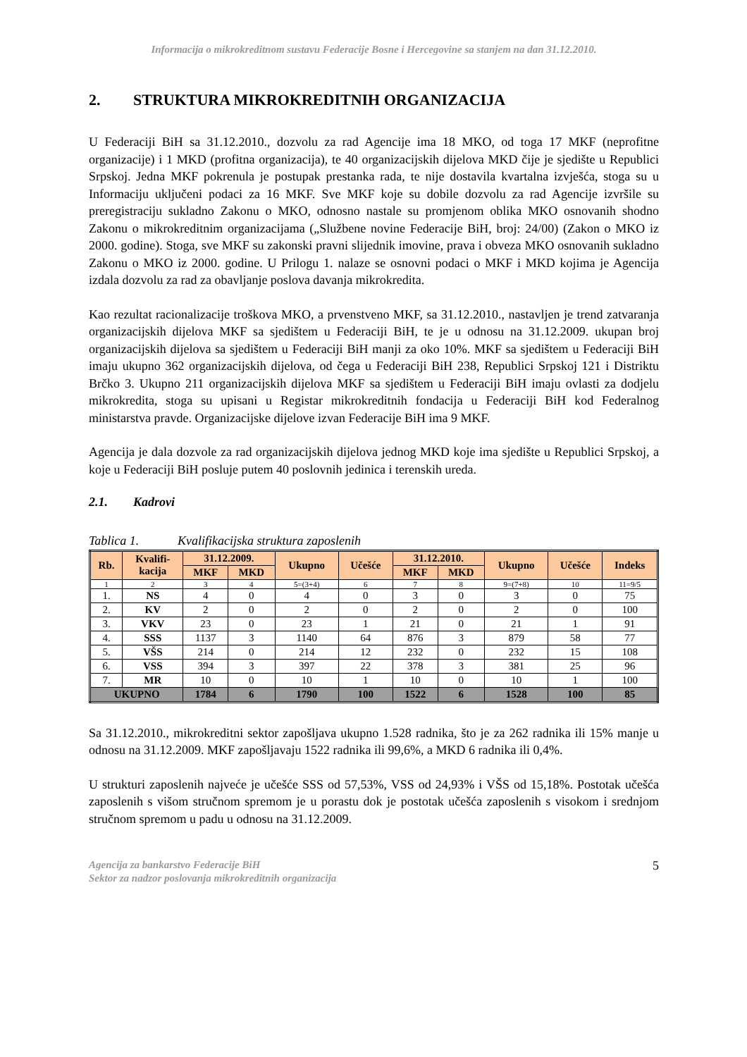Informacija o mikrokreditnom sustavu Federacije Bosne i Hercegovine sa stanjem na dan 31.12.2010.
2. STRUKTURA MIKROKREDITNIH ORGANIZACIJA
U Federaciji BiH sa 31.12.2010., dozvolu za rad Agencije ima 18 MKO, od toga 17 MKF (neprofitne organizacije) i 1 MKD (profitna organizacija), te 40 organizacijskih dijelova MKD čije je sjedište u Republici Srpskoj. Jedna MKF pokrenula je postupak prestanka rada, te nije dostavila kvartalna izvješća, stoga su u Informaciju uključeni podaci za 16 MKF. Sve MKF koje su dobile dozvolu za rad Agencije izvršile su preregistraciju sukladno Zakonu o MKO, odnosno nastale su promjenom oblika MKO osnovanih shodno Zakonu o mikrokreditnim organizacijama („Službene novine Federacije BiH, broj: 24/00) (Zakon o MKO iz 2000. godine). Stoga, sve MKF su zakonski pravni slijednik imovine, prava i obveza MKO osnovanih sukladno Zakonu o MKO iz 2000. godine. U Prilogu 1. nalaze se osnovni podaci o MKF i MKD kojima je Agencija izdala dozvolu za rad za obavljanje poslova davanja mikrokredita.
Kao rezultat racionalizacije troškova MKO, a prvenstveno MKF, sa 31.12.2010., nastavljen je trend zatvaranja organizacijskih dijelova MKF sa sjedištem u Federaciji BiH, te je u odnosu na 31.12.2009. ukupan broj organizacijskih dijelova sa sjedištem u Federaciji BiH manji za oko 10%. MKF sa sjedištem u Federaciji BiH imaju ukupno 362 organizacijskih dijelova, od čega u Federaciji BiH 238, Republici Srpskoj 121 i Distriktu Brčko 3. Ukupno 211 organizacijskih dijelova MKF sa sjedištem u Federaciji BiH imaju ovlasti za dodjelu mikrokredita, stoga su upisani u Registar mikrokreditnih fondacija u Federaciji BiH kod Federalnog ministarstva pravde. Organizacijske dijelove izvan Federacije BiH ima 9 MKF.
Agencija je dala dozvole za rad organizacijskih dijelova jednog MKD koje ima sjedište u Republici Srpskoj, a koje u Federaciji BiH posluje putem 40 poslovnih jedinica i terenskih ureda.
2.1. Kadrovi
Tablica 1. Kvalifikacijska struktura zaposlenih
| Rb. | Kvalifi- kacija | 31.12.2009. | | Ukupno | Učešće | 31.12.2010. | | Ukupno | Učešće | Indeks |
| --- | --- | --- | --- | --- | --- | --- | --- | --- | --- | --- |
| | | MKF | MKD | | | MKF | MKD | | | |
| 1 | 2 | 3 | 4 | 5=(3+4) | 6 | 7 | 8 | 9=(7+8) | 10 | 11=9/5 |
| 1. | NS | 4 | 0 | 4 | 0 | 3 | 0 | 3 | 0 | 75 |
| 2. | KV | 2 | 0 | 2 | 0 | 2 | 0 | 2 | 0 | 100 |
| 3. | VKV | 23 | 0 | 23 | 1 | 21 | 0 | 21 | 1 | 91 |
| 4. | SSS | 1137 | 3 | 1140 | 64 | 876 | 3 | 879 | 58 | 77 |
| 5. | VŠS | 214 | 0 | 214 | 12 | 232 | 0 | 232 | 15 | 108 |
| 6. | VSS | 394 | 3 | 397 | 22 | 378 | 3 | 381 | 25 | 96 |
| 7. | MR | 10 | 0 | 10 | 1 | 10 | 0 | 10 | 1 | 100 |
| UKUPNO | | 1784 | 6 | 1790 | 100 | 1522 | 6 | 1528 | 100 | 85 |
Sa 31.12.2010., mikrokreditni sektor zapošljava ukupno 1.528 radnika, što je za 262 radnika ili 15% manje u odnosu na 31.12.2009. MKF zapošljavaju 1522 radnika ili 99,6%, a MKD 6 radnika ili 0,4%.
U strukturi zaposlenih najveće je učešće SSS od 57,53%, VSS od 24,93% i VŠS od 15,18%. Postotak učešća zaposlenih s višom stručnom spremom je u porastu dok je postotak učešća zaposlenih s visokom i srednjom stručnom spremom u padu u odnosu na 31.12.2009.
Agencija za bankarstvo Federacije BiH
Sektor za nadzor poslovanja mikrokreditnih organizacija
5